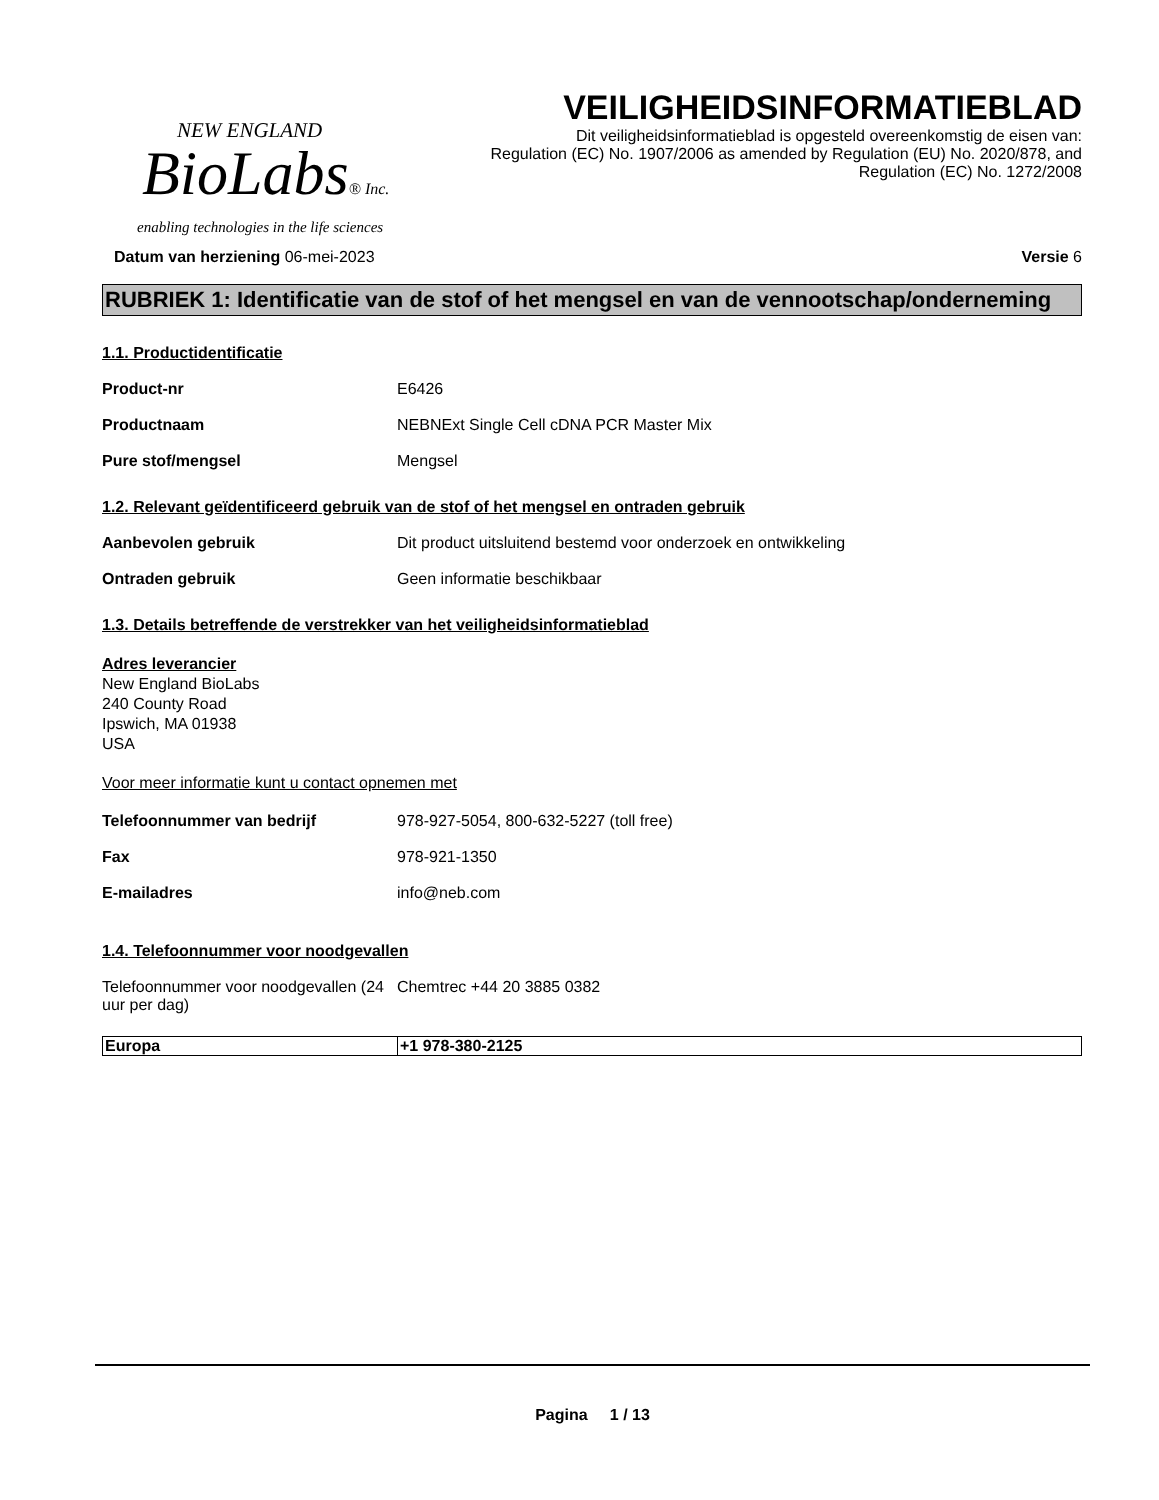NEW ENGLAND
BioLabs® Inc.
enabling technologies in the life sciences
VEILIGHEIDSINFORMATIEBLAD
Dit veiligheidsinformatieblad is opgesteld overeenkomstig de eisen van:
Regulation (EC) No. 1907/2006 as amended by Regulation (EU) No. 2020/878, and
Regulation (EC) No. 1272/2008
Datum van herziening 06-mei-2023 Versie 6
RUBRIEK 1: Identificatie van de stof of het mengsel en van de vennootschap/onderneming
1.1. Productidentificatie
Product-nr E6426
Productnaam NEBNExt Single Cell cDNA PCR Master Mix
Pure stof/mengsel Mengsel
1.2. Relevant geïdentificeerd gebruik van de stof of het mengsel en ontraden gebruik
Aanbevolen gebruik Dit product uitsluitend bestemd voor onderzoek en ontwikkeling
Ontraden gebruik Geen informatie beschikbaar
1.3. Details betreffende de verstrekker van het veiligheidsinformatieblad
Adres leverancier
New England BioLabs
240 County Road
Ipswich, MA 01938
USA
Voor meer informatie kunt u contact opnemen met
Telefoonnummer van bedrijf 978-927-5054, 800-632-5227 (toll free)
Fax 978-921-1350
E-mailadres info@neb.com
1.4. Telefoonnummer voor noodgevallen
Telefoonnummer voor noodgevallen (24 uur per dag)
Chemtrec +44 20 3885 0382
| Europa | +1 978-380-2125 |
Pagina 1 / 13